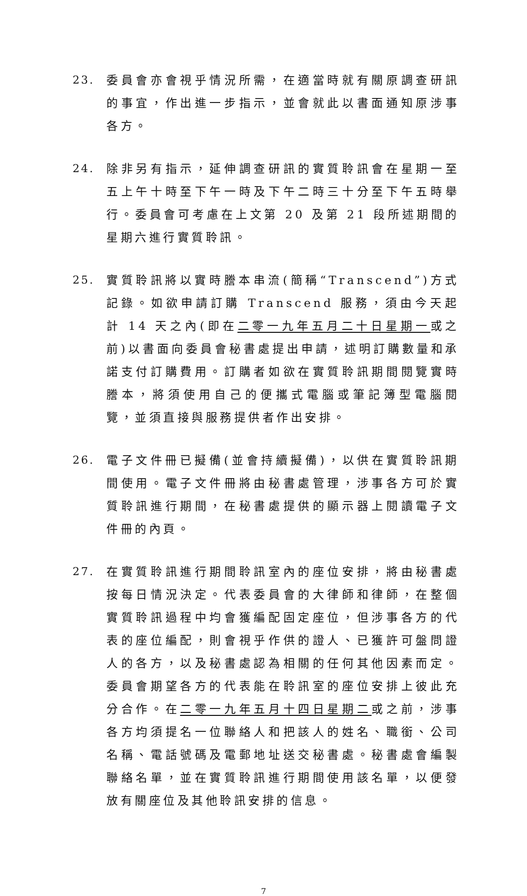23. 委員會亦會視乎情況所需，在適當時就有關原調查研訊的事宜，作出進一步指示，並會就此以書面通知原涉事各方。
24. 除非另有指示，延伸調查研訊的實質聆訊會在星期一至五上午十時至下午一時及下午二時三十分至下午五時舉行。委員會可考慮在上文第 20 及第 21 段所述期間的星期六進行實質聆訊。
25. 實質聆訊將以實時謄本串流(簡稱“Transcend”)方式記錄。如欲申請訂購 Transcend 服務，須由今天起計 14 天之內(即在二零一九年五月二十日星期一或之前)以書面向委員會秘書處提出申請，述明訂購數量和承諾支付訂購費用。訂購者如欲在實質聆訊期間閱覽實時謄本，將須使用自己的便攜式電腦或筆記簿型電腦閱覽，並須直接與服務提供者作出安排。
26. 電子文件冊已擬備(並會持續擬備)，以供在實質聆訊期間使用。電子文件冊將由秘書處管理，涉事各方可於實質聆訊進行期間，在秘書處提供的顯示器上閱讀電子文件冊的內頁。
27. 在實質聆訊進行期間聆訊室內的座位安排，將由秘書處按每日情況決定。代表委員會的大律師和律師，在整個實質聆訊過程中均會獲編配固定座位，但涉事各方的代表的座位編配，則會視乎作供的證人、已獲許可盤問證人的各方，以及秘書處認為相關的任何其他因素而定。委員會期望各方的代表能在聆訊室的座位安排上彼此充分合作。在二零一九年五月十四日星期二或之前，涉事各方均須提名一位聯絡人和把該人的姓名、職銜、公司名稱、電話號碼及電郵地址送交秘書處。秘書處會編製聯絡名單，並在實質聆訊進行期間使用該名單，以便發放有關座位及其他聆訊安排的信息。
7